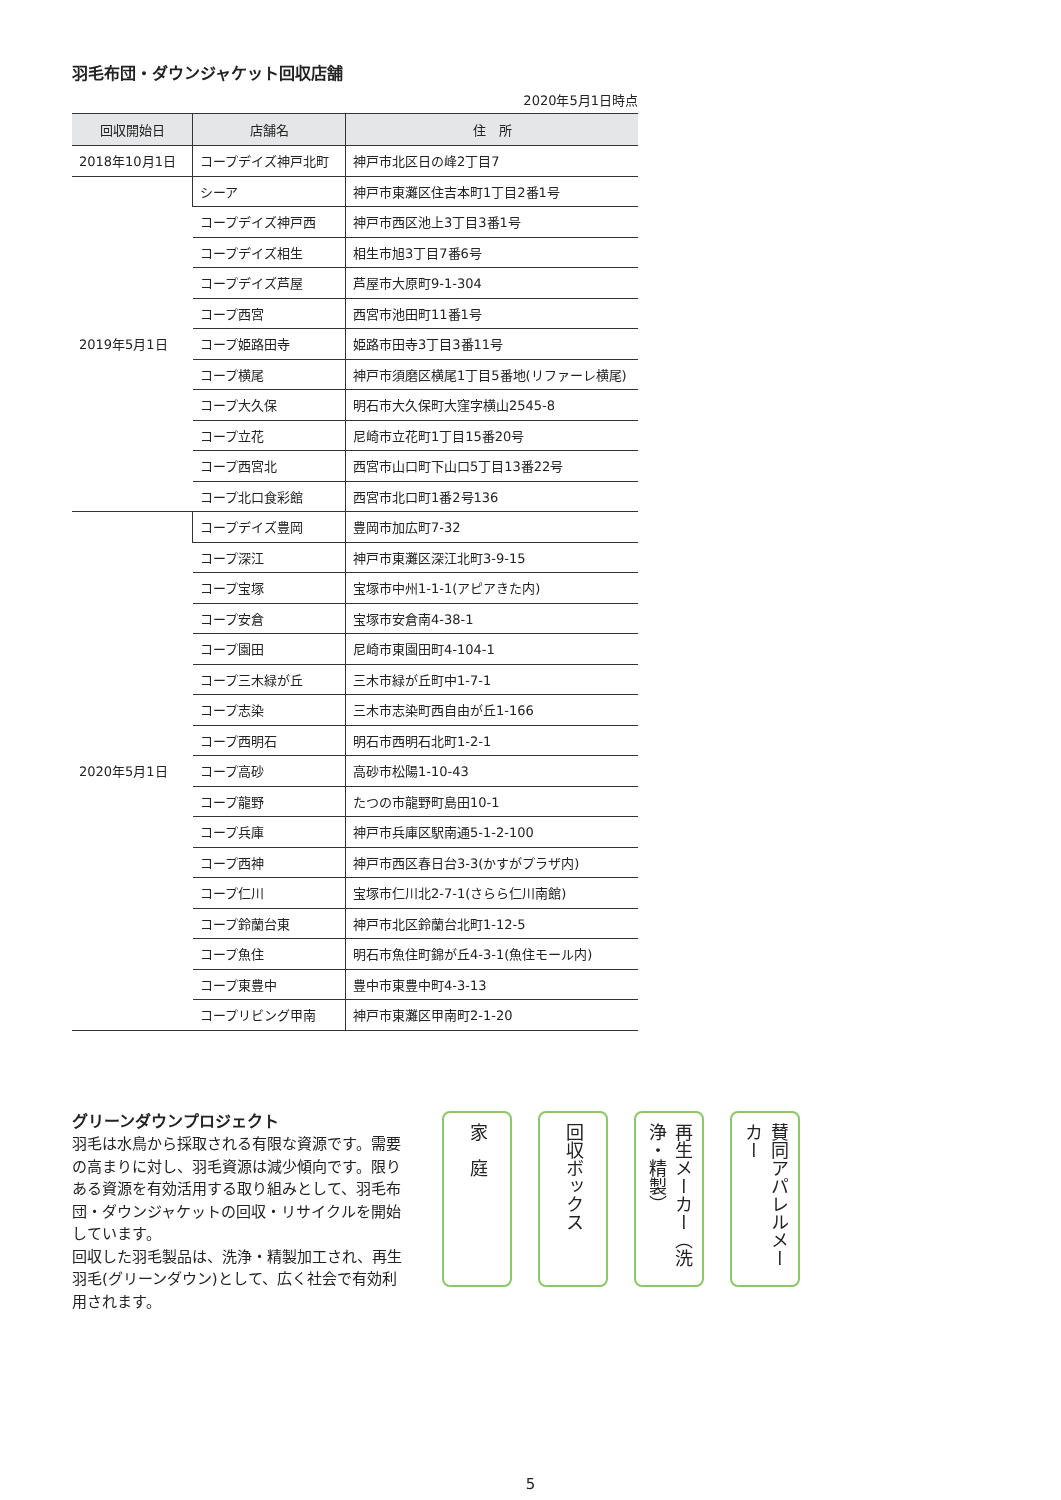羽毛布団・ダウンジャケット回収店舗
2020年5月1日時点
| 回収開始日 | 店舗名 | 住 所 |
| --- | --- | --- |
| 2018年10月1日 | コープデイズ神戸北町 | 神戸市北区日の峰2丁目7 |
| 2019年5月1日 | シーア | 神戸市東灘区住吉本町1丁目2番1号 |
| | コープデイズ神戸西 | 神戸市西区池上3丁目3番1号 |
| | コープデイズ相生 | 相生市旭3丁目7番6号 |
| | コープデイズ芦屋 | 芦屋市大原町9-1-304 |
| | コープ西宮 | 西宮市池田町11番1号 |
| | コープ姫路田寺 | 姫路市田寺3丁目3番11号 |
| | コープ横尾 | 神戸市須磨区横尾1丁目5番地(リファーレ横尾) |
| | コープ大久保 | 明石市大久保町大窪字横山2545-8 |
| | コープ立花 | 尼崎市立花町1丁目15番20号 |
| | コープ西宮北 | 西宮市山口町下山口5丁目13番22号 |
| | コープ北口食彩館 | 西宮市北口町1番2号136 |
| 2020年5月1日 | コープデイズ豊岡 | 豊岡市加広町7-32 |
| | コープ深江 | 神戸市東灘区深江北町3-9-15 |
| | コープ宝塚 | 宝塚市中州1-1-1(アピアきた内) |
| | コープ安倉 | 宝塚市安倉南4-38-1 |
| | コープ園田 | 尼崎市東園田町4-104-1 |
| | コープ三木緑が丘 | 三木市緑が丘町中1-7-1 |
| | コープ志染 | 三木市志染町西自由が丘1-166 |
| | コープ西明石 | 明石市西明石北町1-2-1 |
| | コープ高砂 | 高砂市松陽1-10-43 |
| | コープ龍野 | たつの市龍野町島田10-1 |
| | コープ兵庫 | 神戸市兵庫区駅南通5-1-2-100 |
| | コープ西神 | 神戸市西区春日台3-3(かすがプラザ内) |
| | コープ仁川 | 宝塚市仁川北2-7-1(さらら仁川南館) |
| | コープ鈴蘭台東 | 神戸市北区鈴蘭台北町1-12-5 |
| | コープ魚住 | 明石市魚住町錦が丘4-3-1(魚住モール内) |
| | コープ東豊中 | 豊中市東豊中町4-3-13 |
| | コープリビング甲南 | 神戸市東灘区甲南町2-1-20 |
グリーンダウンプロジェクト
羽毛は水鳥から採取される有限な資源です。需要の高まりに対し、羽毛資源は減少傾向です。限りある資源を有効活用する取り組みとして、羽毛布団・ダウンジャケットの回収・リサイクルを開始しています。
回収した羽毛製品は、洗浄・精製加工され、再生羽毛(グリーンダウン)として、広く社会で有効利用されます。
家　庭
回収ボックス
再生メーカー（洗浄・精製）
賛同アパレルメーカー
5